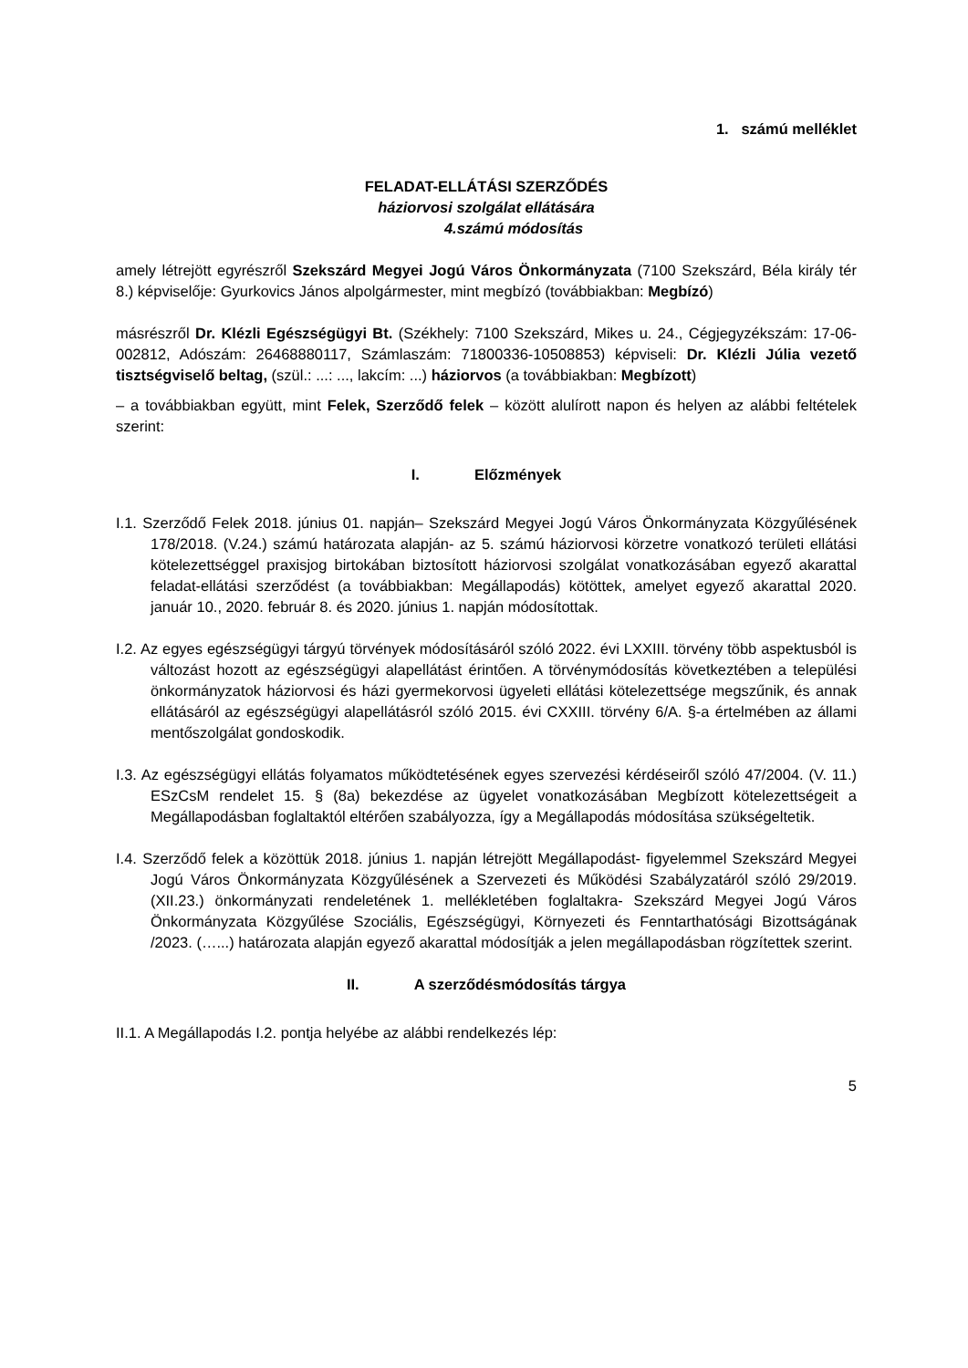1. számú melléklet
FELADAT-ELLÁTÁSI SZERZŐDÉS
háziorvosi szolgálat ellátására
4.számú módosítás
amely létrejött egyrészről Szekszárd Megyei Jogú Város Önkormányzata (7100 Szekszárd, Béla király tér 8.) képviselője: Gyurkovics János alpolgármester, mint megbízó (továbbiakban: Megbízó)
másrészről Dr. Klézli Egészségügyi Bt. (Székhely: 7100 Szekszárd, Mikes u. 24., Cégjegyzékszám: 17-06-002812, Adószám: 26468880117, Számlaszám: 71800336-10508853) képviseli: Dr. Klézli Júlia vezető tisztségviselő beltag, (szül.: ...: ..., lakcím: ...) háziorvos (a továbbiakban: Megbízott)
– a továbbiakban együtt, mint Felek, Szerződő felek – között alulírott napon és helyen az alábbi feltételek szerint:
I. Előzmények
I.1. Szerződő Felek 2018. június 01. napján– Szekszárd Megyei Jogú Város Önkormányzata Közgyűlésének 178/2018. (V.24.) számú határozata alapján- az 5. számú háziorvosi körzetre vonatkozó területi ellátási kötelezettséggel praxisjog birtokában biztosított háziorvosi szolgálat vonatkozásában egyező akarattal feladat-ellátási szerződést (a továbbiakban: Megállapodás) kötöttek, amelyet egyező akarattal 2020. január 10., 2020. február 8. és 2020. június 1. napján módosítottak.
I.2. Az egyes egészségügyi tárgyú törvények módosításáról szóló 2022. évi LXXIII. törvény több aspektusból is változást hozott az egészségügyi alapellátást érintően. A törvénymódosítás következtében a települési önkormányzatok háziorvosi és házi gyermekorvosi ügyeleti ellátási kötelezettsége megszűnik, és annak ellátásáról az egészségügyi alapellátásról szóló 2015. évi CXXIII. törvény 6/A. §-a értelmében az állami mentőszolgálat gondoskodik.
I.3. Az egészségügyi ellátás folyamatos működtetésének egyes szervezési kérdéseiről szóló 47/2004. (V. 11.) ESzCsM rendelet 15. § (8a) bekezdése az ügyelet vonatkozásában Megbízott kötelezettségeit a Megállapodásban foglaltaktól eltérően szabályozza, így a Megállapodás módosítása szükségeltetik.
I.4. Szerződő felek a közöttük 2018. június 1. napján létrejött Megállapodást- figyelemmel Szekszárd Megyei Jogú Város Önkormányzata Közgyűlésének a Szervezeti és Működési Szabályzatáról szóló 29/2019. (XII.23.) önkormányzati rendeletének 1. mellékletében foglaltakra- Szekszárd Megyei Jogú Város Önkormányzata Közgyűlése Szociális, Egészségügyi, Környezeti és Fenntarthatósági Bizottságának /2023. (…...) határozata alapján egyező akarattal módosítják a jelen megállapodásban rögzítettek szerint.
II. A szerződésmódosítás tárgya
II.1. A Megállapodás I.2. pontja helyébe az alábbi rendelkezés lép:
5